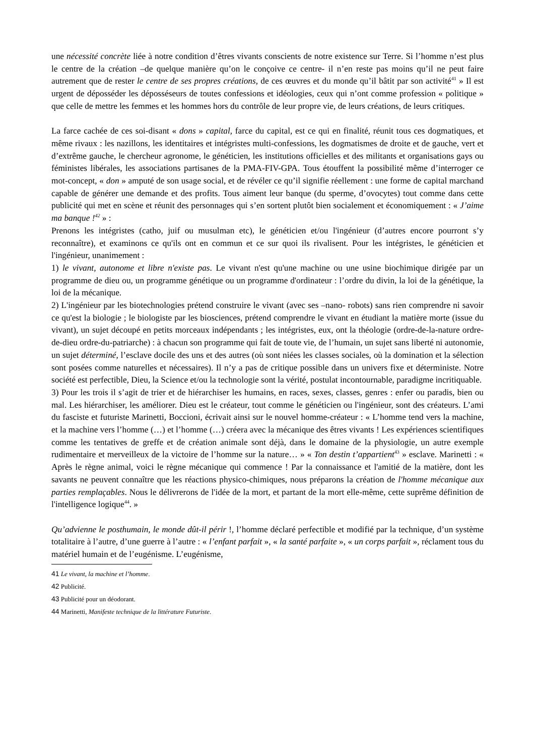une nécessité concrète liée à notre condition d’êtres vivants conscients de notre existence sur Terre. Si l’homme n’est plus le centre de la création –de quelque manière qu’on le conçoive ce centre- il n’en reste pas moins qu’il ne peut faire autrement que de rester le centre de ses propres créations, de ces œuvres et du monde qu’il bâtit par son activité<sup>41</sup> » Il est urgent de déposséder les déposséseurs de toutes confessions et idéologies, ceux qui n’ont comme profession « politique » que celle de mettre les femmes et les hommes hors du contrôle de leur propre vie, de leurs créations, de leurs critiques.
La farce cachée de ces soi-disant « dons » capital, farce du capital, est ce qui en finalité, réunit tous ces dogmatiques, et même rivaux : les nazillons, les identitaires et intégristes multi-confessions, les dogmatismes de droite et de gauche, vert et d’extrême gauche, le chercheur agronome, le généticien, les institutions officielles et des militants et organisations gays ou féministes libérales, les associations partisanes de la PMA-FIV-GPA. Tous étouffent la possibilité même d’interroger ce mot-concept, « don » amputé de son usage social, et de révéler ce qu’il signifie réellement : une forme de capital marchand capable de générer une demande et des profits. Tous aiment leur banque (du sperme, d’ovocytes) tout comme dans cette publicité qui met en scène et réunit des personnages qui s’en sortent plutôt bien socialement et économiquement : « J’aime ma banque !<sup>42</sup> » :
Prenons les intégristes (catho, juif ou musulman etc), le généticien et/ou l'ingénieur (d’autres encore pourront s’y reconnaître), et examinons ce qu'ils ont en commun et ce sur quoi ils rivalisent. Pour les intégristes, le généticien et l'ingénieur, unanimement :
1) le vivant, autonome et libre n'existe pas. Le vivant n'est qu'une machine ou une usine biochimique dirigée par un programme de dieu ou, un programme génétique ou un programme d'ordinateur : l’ordre du divin, la loi de la génétique, la loi de la mécanique.
2) L'ingénieur par les biotechnologies prétend construire le vivant (avec ses –nano- robots) sans rien comprendre ni savoir ce qu'est la biologie ; le biologiste par les biosciences, prétend comprendre le vivant en étudiant la matière morte (issue du vivant), un sujet découpé en petits morceaux indépendants ; les intégristes, eux, ont la théologie (ordre-de-la-nature ordre-de-dieu ordre-du-patriarche) : à chacun son programme qui fait de toute vie, de l’humain, un sujet sans liberté ni autonomie, un sujet déterminé, l’esclave docile des uns et des autres (où sont niées les classes sociales, où la domination et la sélection sont posées comme naturelles et nécessaires). Il n’y a pas de critique possible dans un univers fixe et déterministe. Notre société est perfectible, Dieu, la Science et/ou la technologie sont la vérité, postulat incontournable, paradigme incritiquable.
3) Pour les trois il s’agit de trier et de hiérarchiser les humains, en races, sexes, classes, genres : enfer ou paradis, bien ou mal. Les hiérarchiser, les améliorer. Dieu est le créateur, tout comme le généticien ou l'ingénieur, sont des créateurs. L’ami du fasciste et futuriste Marinetti, Boccioni, écrivait ainsi sur le nouvel homme-créateur : « L’homme tend vers la machine, et la machine vers l’homme (…) et l’homme (…) créera avec la mécanique des êtres vivants ! Les expériences scientifiques comme les tentatives de greffe et de création animale sont déjà, dans le domaine de la physiologie, un autre exemple rudimentaire et merveilleux de la victoire de l’homme sur la nature… » « Ton destin t’appartient<sup>43</sup> » esclave. Marinetti : « Après le règne animal, voici le règne mécanique qui commence ! Par la connaissance et l'amitié de la matière, dont les savants ne peuvent connaître que les réactions physico-chimiques, nous préparons la création de l'homme mécanique aux parties remplaçables. Nous le délivrerons de l'idée de la mort, et partant de la mort elle-même, cette suprême définition de l'intelligence logique<sup>44</sup>. »
Qu’advienne le posthumain, le monde dût-il périr !, l’homme déclaré perfectible et modifié par la technique, d’un système totalitaire à l’autre, d’une guerre à l’autre : « l’enfant parfait », « la santé parfaite », « un corps parfait », réclament tous du matériel humain et de l’eugénisme. L’eugénisme,
41 Le vivant, la machine et l’homme.
42 Publicité.
43 Publicité pour un déodorant.
44 Marinetti, Manifeste technique de la littérature Futuriste.